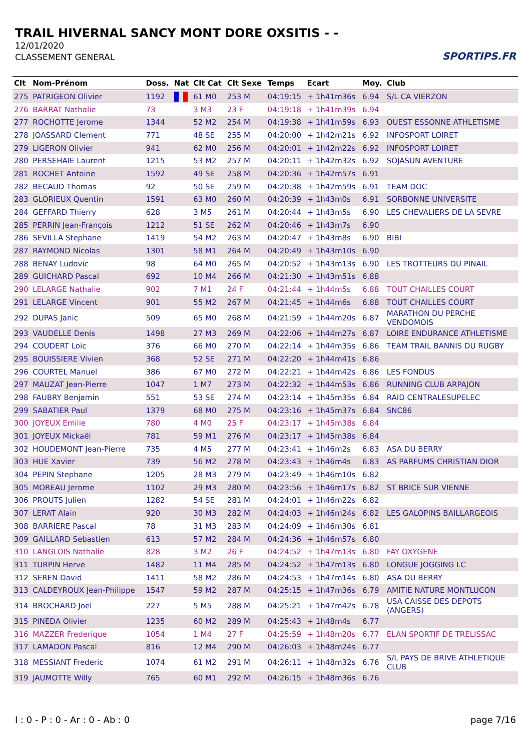TRAIL HIVERNAL SANCY MONT DORE OXSITIS - -
12/01/2020
CLASSEMENT GENERAL
SPORTIPS.FR
| Clt | Nom-Prénom | Doss. | Nat | Clt Cat | Clt Sexe | Temps | Ecart | Moy. | Club |
| --- | --- | --- | --- | --- | --- | --- | --- | --- | --- |
| 275 | PATRIGEON Olivier | 1192 | | 61 M0 | 253 M | 04:19:15 | + 1h41m36s | 6.94 | S/L CA VIERZON |
| 276 | BARRAT Nathalie | 73 | | 3 M3 | 23 F | 04:19:18 | + 1h41m39s | 6.94 | |
| 277 | ROCHOTTE Jerome | 1344 | | 52 M2 | 254 M | 04:19:38 | + 1h41m59s | 6.93 | OUEST ESSONNE ATHLETISME |
| 278 | JOASSARD Clement | 771 | | 48 SE | 255 M | 04:20:00 | + 1h42m21s | 6.92 | INFOSPORT LOIRET |
| 279 | LIGERON Olivier | 941 | | 62 M0 | 256 M | 04:20:01 | + 1h42m22s | 6.92 | INFOSPORT LOIRET |
| 280 | PERSEHAIE Laurent | 1215 | | 53 M2 | 257 M | 04:20:11 | + 1h42m32s | 6.92 | SOJASUN AVENTURE |
| 281 | ROCHET Antoine | 1592 | | 49 SE | 258 M | 04:20:36 | + 1h42m57s | 6.91 | |
| 282 | BECAUD Thomas | 92 | | 50 SE | 259 M | 04:20:38 | + 1h42m59s | 6.91 | TEAM DOC |
| 283 | GLORIEUX Quentin | 1591 | | 63 M0 | 260 M | 04:20:39 | + 1h43m0s | 6.91 | SORBONNE UNIVERSITE |
| 284 | GEFFARD Thierry | 628 | | 3 M5 | 261 M | 04:20:44 | + 1h43m5s | 6.90 | LES CHEVALIERS DE LA SEVRE |
| 285 | PERRIN Jean-François | 1212 | | 51 SE | 262 M | 04:20:46 | + 1h43m7s | 6.90 | |
| 286 | SEVILLA Stephane | 1419 | | 54 M2 | 263 M | 04:20:47 | + 1h43m8s | 6.90 | BIBI |
| 287 | RAYMOND Nicolas | 1301 | | 58 M1 | 264 M | 04:20:49 | + 1h43m10s | 6.90 | |
| 288 | BENAY Ludovic | 98 | | 64 M0 | 265 M | 04:20:52 | + 1h43m13s | 6.90 | LES TROTTEURS DU PINAIL |
| 289 | GUICHARD Pascal | 692 | | 10 M4 | 266 M | 04:21:30 | + 1h43m51s | 6.88 | |
| 290 | LELARGE Nathalie | 902 | | 7 M1 | 24 F | 04:21:44 | + 1h44m5s | 6.88 | TOUT CHAILLES COURT |
| 291 | LELARGE Vincent | 901 | | 55 M2 | 267 M | 04:21:45 | + 1h44m6s | 6.88 | TOUT CHAILLES COURT |
| 292 | DUPAS Janic | 509 | | 65 M0 | 268 M | 04:21:59 | + 1h44m20s | 6.87 | MARATHON DU PERCHE VENDOMOIS |
| 293 | VAUDELLE Denis | 1498 | | 27 M3 | 269 M | 04:22:06 | + 1h44m27s | 6.87 | LOIRE ENDURANCE ATHLETISME |
| 294 | COUDERT Loic | 376 | | 66 M0 | 270 M | 04:22:14 | + 1h44m35s | 6.86 | TEAM TRAIL BANNIS DU RUGBY |
| 295 | BOUISSIERE Vivien | 368 | | 52 SE | 271 M | 04:22:20 | + 1h44m41s | 6.86 | |
| 296 | COURTEL Manuel | 386 | | 67 M0 | 272 M | 04:22:21 | + 1h44m42s | 6.86 | LES FONDUS |
| 297 | MAUZAT Jean-Pierre | 1047 | | 1 M7 | 273 M | 04:22:32 | + 1h44m53s | 6.86 | RUNNING CLUB ARPAJON |
| 298 | FAUBRY Benjamin | 551 | | 53 SE | 274 M | 04:23:14 | + 1h45m35s | 6.84 | RAID CENTRALESUPELEC |
| 299 | SABATIER Paul | 1379 | | 68 M0 | 275 M | 04:23:16 | + 1h45m37s | 6.84 | SNC86 |
| 300 | JOYEUX Emilie | 780 | | 4 M0 | 25 F | 04:23:17 | + 1h45m38s | 6.84 | |
| 301 | JOYEUX Mickaël | 781 | | 59 M1 | 276 M | 04:23:17 | + 1h45m38s | 6.84 | |
| 302 | HOUDEMONT Jean-Pierre | 735 | | 4 M5 | 277 M | 04:23:41 | + 1h46m2s | 6.83 | ASA DU BERRY |
| 303 | HUE Xavier | 739 | | 56 M2 | 278 M | 04:23:43 | + 1h46m4s | 6.83 | AS PARFUMS CHRISTIAN DIOR |
| 304 | PEPIN Stephane | 1205 | | 28 M3 | 279 M | 04:23:49 | + 1h46m10s | 6.82 | |
| 305 | MOREAU Jerome | 1102 | | 29 M3 | 280 M | 04:23:56 | + 1h46m17s | 6.82 | ST BRICE SUR VIENNE |
| 306 | PROUTS Julien | 1282 | | 54 SE | 281 M | 04:24:01 | + 1h46m22s | 6.82 | |
| 307 | LERAT Alain | 920 | | 30 M3 | 282 M | 04:24:03 | + 1h46m24s | 6.82 | LES GALOPINS BAILLARGEOIS |
| 308 | BARRIERE Pascal | 78 | | 31 M3 | 283 M | 04:24:09 | + 1h46m30s | 6.81 | |
| 309 | GAILLARD Sebastien | 613 | | 57 M2 | 284 M | 04:24:36 | + 1h46m57s | 6.80 | |
| 310 | LANGLOIS Nathalie | 828 | | 3 M2 | 26 F | 04:24:52 | + 1h47m13s | 6.80 | FAY OXYGENE |
| 311 | TURPIN Herve | 1482 | | 11 M4 | 285 M | 04:24:52 | + 1h47m13s | 6.80 | LONGUE JOGGING LC |
| 312 | SEREN David | 1411 | | 58 M2 | 286 M | 04:24:53 | + 1h47m14s | 6.80 | ASA DU BERRY |
| 313 | CALDEYROUX Jean-Philippe | 1547 | | 59 M2 | 287 M | 04:25:15 | + 1h47m36s | 6.79 | AMITIE NATURE MONTLUCON |
| 314 | BROCHARD Joel | 227 | | 5 M5 | 288 M | 04:25:21 | + 1h47m42s | 6.78 | USA CAISSE DES DEPOTS (ANGERS) |
| 315 | PINEDA Olivier | 1235 | | 60 M2 | 289 M | 04:25:43 | + 1h48m4s | 6.77 | |
| 316 | MAZZER Frederique | 1054 | | 1 M4 | 27 F | 04:25:59 | + 1h48m20s | 6.77 | ELAN SPORTIF DE TRELISSAC |
| 317 | LAMADON Pascal | 816 | | 12 M4 | 290 M | 04:26:03 | + 1h48m24s | 6.77 | |
| 318 | MESSIANT Frederic | 1074 | | 61 M2 | 291 M | 04:26:11 | + 1h48m32s | 6.76 | S/L PAYS DE BRIVE ATHLETIQUE CLUB |
| 319 | JAUMOTTE Willy | 765 | | 60 M1 | 292 M | 04:26:15 | + 1h48m36s | 6.76 | |
I : 0 - P : 0 - Ar : 0 - Ab : 0 page 7/16